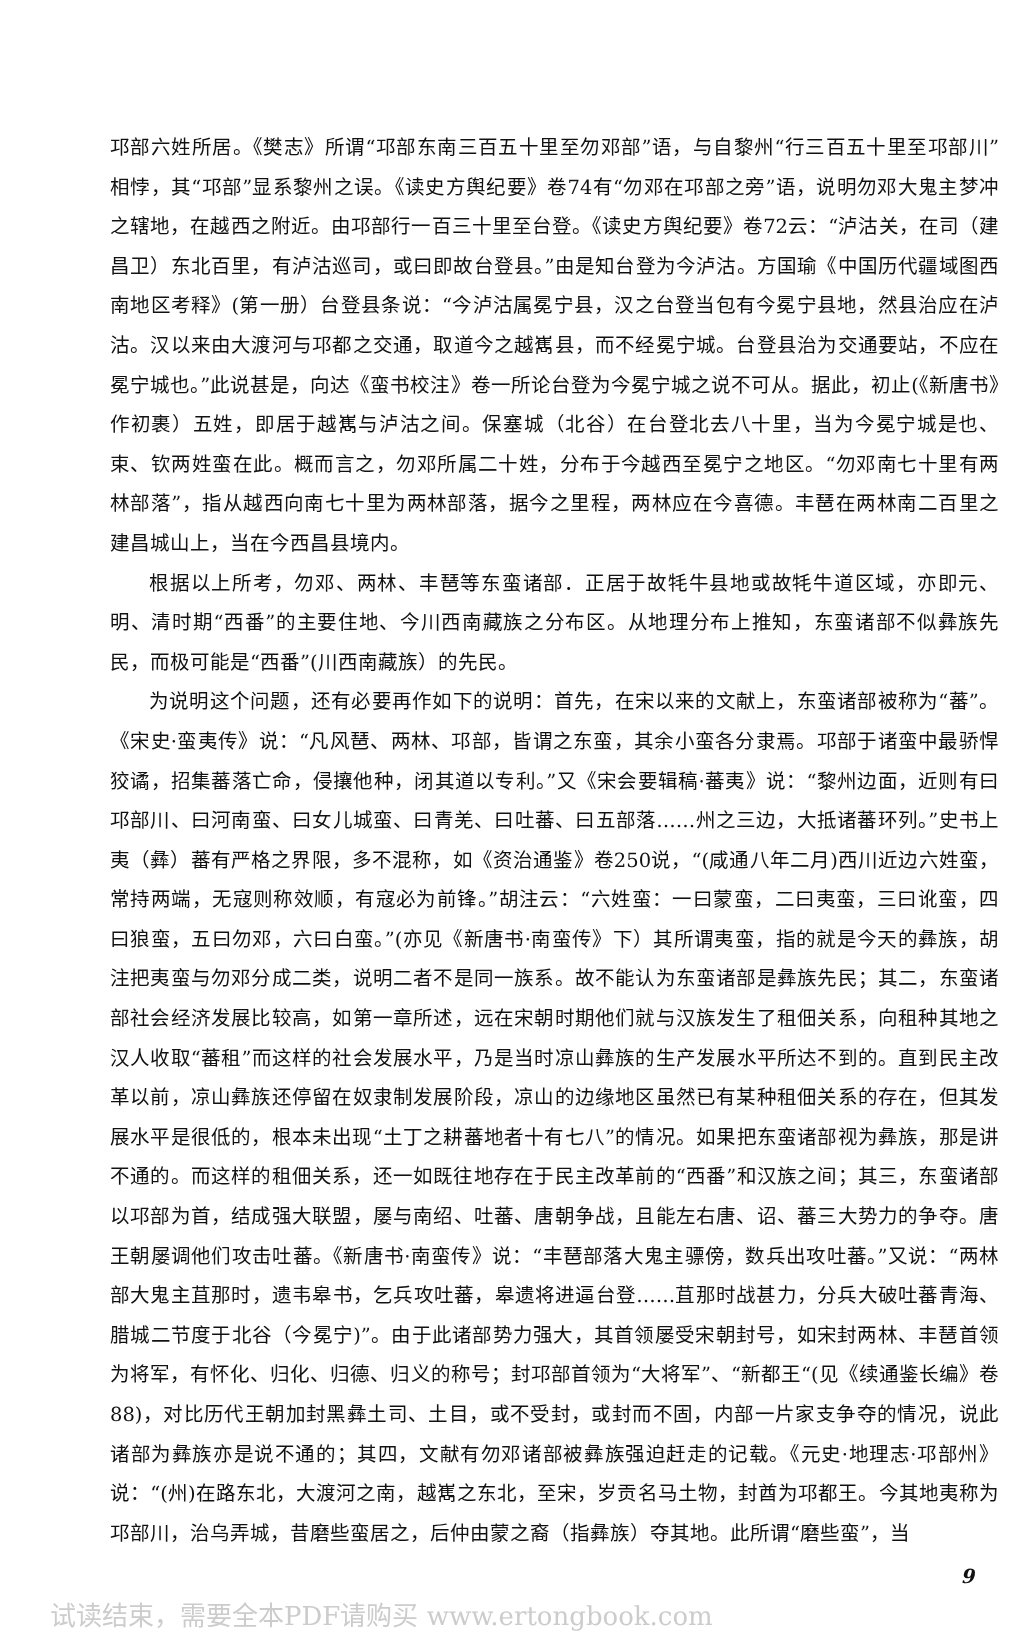邛部六姓所居。《樊志》所谓“邛部东南三百五十里至勿邓部”语，与自黎州“行三百五十里至邛部川”相悖，其“邛部”显系黎州之误。《读史方舆纪要》卷74有“勿邓在邛部之旁”语，说明勿邓大鬼主梦冲之辖地，在越西之附近。由邛部行一百三十里至台登。《读史方舆纪要》卷72云：“泸沽关，在司（建昌卫）东北百里，有泸沽巡司，或曰即故台登县。”由是知台登为今泸沽。方国瑜《中国历代疆域图西南地区考释》(第一册）台登县条说：“今泸沽属冕宁县，汉之台登当包有今冕宁县地，然县治应在泸沽。汉以来由大渡河与邛都之交通，取道今之越嶲县，而不经冕宁城。台登县治为交通要站，不应在冕宁城也。”此说甚是，向达《蛮书校注》卷一所论台登为今冕宁城之说不可从。据此，初止(《新唐书》作初裹）五姓，即居于越嶲与泸沽之间。保塞城（北谷）在台登北去八十里，当为今冕宁城是也、束、钦两姓蛮在此。概而言之，勿邓所属二十姓，分布于今越西至冕宁之地区。“勿邓南七十里有两林部落”，指从越西向南七十里为两林部落，据今之里程，两林应在今喜德。丰琶在两林南二百里之建昌城山上，当在今西昌县境内。
根据以上所考，勿邓、两林、丰琶等东蛮诸部．正居于故牦牛县地或故牦牛道区域，亦即元、明、清时期“西番”的主要住地、今川西南藏族之分布区。从地理分布上推知，东蛮诸部不似彝族先民，而极可能是“西番”(川西南藏族）的先民。
为说明这个问题，还有必要再作如下的说明：首先，在宋以来的文献上，东蛮诸部被称为“蕃”。《宋史·蛮夷传》说：“凡风琶、两林、邛部，皆谓之东蛮，其余小蛮各分隶焉。邛部于诸蛮中最骄悍狡谲，招集蕃落亡命，侵攘他种，闭其道以专利。”又《宋会要辑稿·蕃夷》说：“黎州边面，近则有曰邛部川、曰河南蛮、曰女儿城蛮、曰青羌、曰吐蕃、曰五部落……州之三边，大抵诸蕃环列。”史书上夷（彝）蕃有严格之界限，多不混称，如《资治通鉴》卷250说，“(咸通八年二月)西川近边六姓蛮，常持两端，无寇则称效顺，有寇必为前锋。”胡注云：“六姓蛮：一曰蒙蛮，二曰夷蛮，三曰讹蛮，四曰狼蛮，五曰勿邓，六曰白蛮。”(亦见《新唐书·南蛮传》下）其所谓夷蛮，指的就是今天的彝族，胡注把夷蛮与勿邓分成二类，说明二者不是同一族系。故不能认为东蛮诸部是彝族先民；其二，东蛮诸部社会经济发展比较高，如第一章所述，远在宋朝时期他们就与汉族发生了租佃关系，向租种其地之汉人收取“蕃租”而这样的社会发展水平，乃是当时凉山彝族的生产发展水平所达不到的。直到民主改革以前，凉山彝族还停留在奴隶制发展阶段，凉山的边缘地区虽然已有某种租佃关系的存在，但其发展水平是很低的，根本未出现“土丁之耕蕃地者十有七八”的情况。如果把东蛮诸部视为彝族，那是讲不通的。而这样的租佃关系，还一如既往地存在于民主改革前的“西番”和汉族之间；其三，东蛮诸部以邛部为首，结成强大联盟，屡与南绍、吐蕃、唐朝争战，且能左右唐、诏、蕃三大势力的争夺。唐王朝屡调他们攻击吐蕃。《新唐书·南蛮传》说：“丰琶部落大鬼主骠傍，数兵出攻吐蕃。”又说：“两林部大鬼主苴那时，遗韦皋书，乞兵攻吐蕃，皋遗将进逼台登……苴那时战甚力，分兵大破吐蕃青海、腊城二节度于北谷（今冕宁)”。由于此诸部势力强大，其首领屡受宋朝封号，如宋封两林、丰琶首领为将军，有怀化、归化、归德、归义的称号；封邛部首领为“大将军”、“新都王“(见《续通鉴长编》卷88)，对比历代王朝加封黑彝土司、土目，或不受封，或封而不固，内部一片家支争夺的情况，说此诸部为彝族亦是说不通的；其四，文献有勿邓诸部被彝族强迫赶走的记载。《元史·地理志·邛部州》说：“(州)在路东北，大渡河之南，越嶲之东北，至宋，岁贡名马土物，封酋为邛都王。今其地夷称为邛部川，治乌弄城，昔磨些蛮居之，后仲由蒙之裔（指彝族）夺其地。此所谓“磨些蛮”，当
9
试读结束，需要全本PDF请购买 www.ertongbook.com